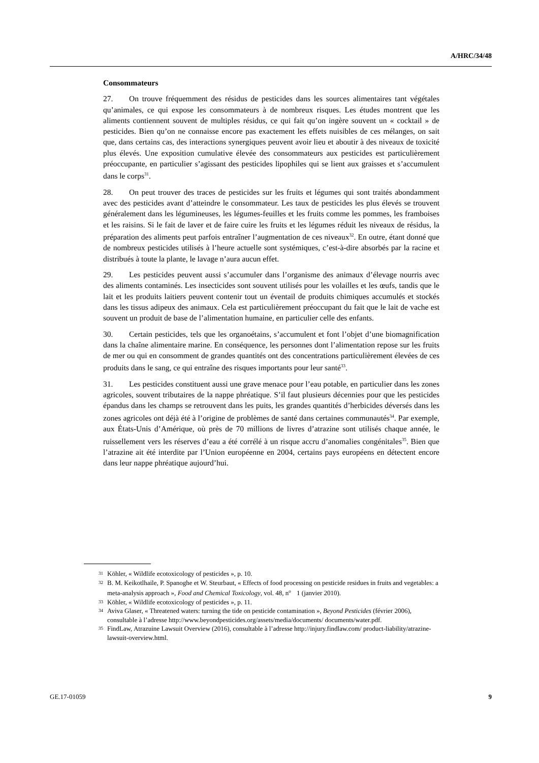A/HRC/34/48
Consommateurs
27. On trouve fréquemment des résidus de pesticides dans les sources alimentaires tant végétales qu’animales, ce qui expose les consommateurs à de nombreux risques. Les études montrent que les aliments contiennent souvent de multiples résidus, ce qui fait qu’on ingère souvent un « cocktail » de pesticides. Bien qu’on ne connaisse encore pas exactement les effets nuisibles de ces mélanges, on sait que, dans certains cas, des interactions synergiques peuvent avoir lieu et aboutir à des niveaux de toxicité plus élevés. Une exposition cumulative élevée des consommateurs aux pesticides est particulièrement préoccupante, en particulier s’agissant des pesticides lipophiles qui se lient aux graisses et s’accumulent dans le corps<sup>31</sup>.
28. On peut trouver des traces de pesticides sur les fruits et légumes qui sont traités abondamment avec des pesticides avant d’atteindre le consommateur. Les taux de pesticides les plus élevés se trouvent généralement dans les légumineuses, les légumes-feuilles et les fruits comme les pommes, les framboises et les raisins. Si le fait de laver et de faire cuire les fruits et les légumes réduit les niveaux de résidus, la préparation des aliments peut parfois entraîner l’augmentation de ces niveaux<sup>32</sup>. En outre, étant donné que de nombreux pesticides utilisés à l’heure actuelle sont systémiques, c’est-à-dire absorbés par la racine et distribués à toute la plante, le lavage n’aura aucun effet.
29. Les pesticides peuvent aussi s’accumuler dans l’organisme des animaux d’élevage nourris avec des aliments contaminés. Les insecticides sont souvent utilisés pour les volailles et les œufs, tandis que le lait et les produits laitiers peuvent contenir tout un éventail de produits chimiques accumulés et stockés dans les tissus adipeux des animaux. Cela est particulièrement préoccupant du fait que le lait de vache est souvent un produit de base de l’alimentation humaine, en particulier celle des enfants.
30. Certain pesticides, tels que les organoétains, s’accumulent et font l’objet d’une biomagnification dans la chaîne alimentaire marine. En conséquence, les personnes dont l’alimentation repose sur les fruits de mer ou qui en consomment de grandes quantités ont des concentrations particulièrement élevées de ces produits dans le sang, ce qui entraîne des risques importants pour leur santé<sup>33</sup>.
31. Les pesticides constituent aussi une grave menace pour l’eau potable, en particulier dans les zones agricoles, souvent tributaires de la nappe phréatique. S’il faut plusieurs décennies pour que les pesticides épandus dans les champs se retrouvent dans les puits, les grandes quantités d’herbicides déversés dans les zones agricoles ont déjà été à l’origine de problèmes de santé dans certaines communautés<sup>34</sup>. Par exemple, aux États-Unis d’Amérique, où près de 70 millions de livres d’atrazine sont utilisés chaque année, le ruissellement vers les réserves d’eau a été corrélé à un risque accru d’anomalies congénitales<sup>35</sup>. Bien que l’atrazine ait été interdite par l’Union européenne en 2004, certains pays européens en détectent encore dans leur nappe phréatique aujourd’hui.
<sup>31</sup> Köhler, « Wildlife ecotoxicology of pesticides », p. 10.
<sup>32</sup> B. M. Keikotlhaile, P. Spanoghe et W. Steurbaut, « Effects of food processing on pesticide residues in fruits and vegetables: a meta-analysis approach », Food and Chemical Toxicology, vol. 48, n<sup>o</sup> 1 (janvier 2010).
<sup>33</sup> Köhler, « Wildlife ecotoxicology of pesticides », p. 11.
<sup>34</sup> Aviva Glaser, « Threatened waters: turning the tide on pesticide contamination », Beyond Pesticides (février 2006), consultable à l’adresse http://www.beyondpesticides.org/assets/media/documents/ documents/water.pdf.
<sup>35</sup> FindLaw, Atrazuine Lawsuit Overview (2016), consultable à l’adresse http://injury.findlaw.com/ product-liability/atrazine-lawsuit-overview.html.
GE.17-01059 9